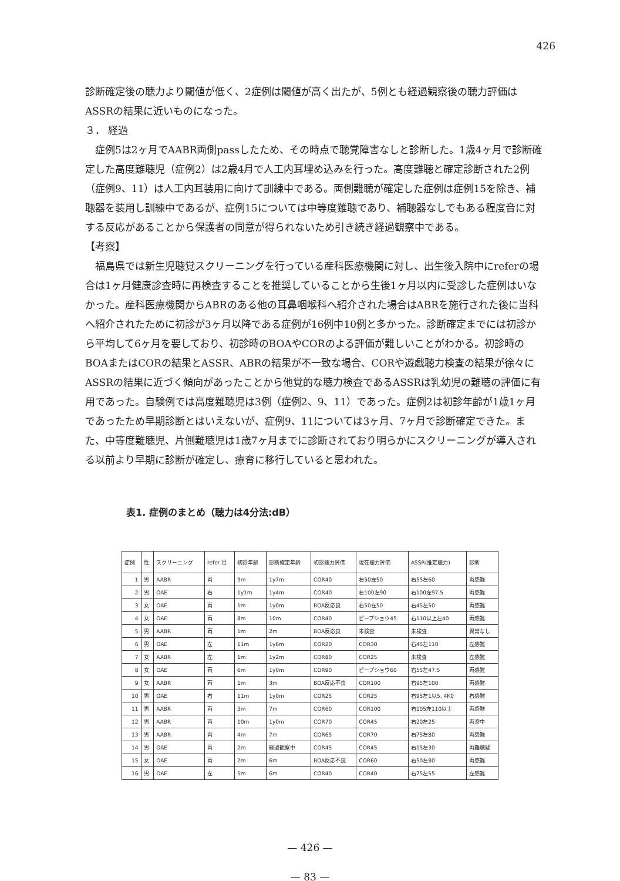426
診断確定後の聴力より閾値が低く、2症例は閾値が高く出たが、5例とも経過観察後の聴力評価はASSRの結果に近いものになった。
３． 経過
症例5は2ヶ月でAABR両側passしたため、その時点で聴覚障害なしと診断した。1歳4ヶ月で診断確定した高度難聴児（症例2）は2歳4月で人工内耳埋め込みを行った。高度難聴と確定診断された2例（症例9、11）は人工内耳装用に向けて訓練中である。両側難聴が確定した症例は症例15を除き、補聴器を装用し訓練中であるが、症例15については中等度難聴であり、補聴器なしでもある程度音に対する反応があることから保護者の同意が得られないため引き続き経過観察中である。
【考察】
福島県では新生児聴覚スクリーニングを行っている産科医療機関に対し、出生後入院中にreferの場合は1ヶ月健康診査時に再検査することを推奨していることから生後1ヶ月以内に受診した症例はいなかった。産科医療機関からABRのある他の耳鼻咽喉科へ紹介された場合はABRを施行された後に当科へ紹介されたために初診が3ヶ月以降である症例が16例中10例と多かった。診断確定までには初診から平均して6ヶ月を要しており、初診時のBOAやCORのよる評価が難しいことがわかる。初診時のBOAまたはCORの結果とASSR、ABRの結果が不一致な場合、CORや遊戯聴力検査の結果が徐々にASSRの結果に近づく傾向があったことから他覚的な聴力検査であるASSRは乳幼児の難聴の評価に有用であった。自験例では高度難聴児は3例（症例2、9、11）であった。症例2は初診年齢が1歳1ヶ月であったため早期診断とはいえないが、症例9、11については3ヶ月、7ヶ月で診断確定できた。また、中等度難聴児、片側難聴児は1歳7ヶ月までに診断されており明らかにスクリーニングが導入される以前より早期に診断が確定し、療育に移行していると思われた。
表1. 症例のまとめ（聴力は4分法:dB）
| 症例 | 性 | スクリーニング | refer 耳 | 初診年齢 | 診断確定年齢 | 初診聴力評価 | 現在聴力評価 | ASSR(推定聴力) | 診断 |
| --- | --- | --- | --- | --- | --- | --- | --- | --- | --- |
| 1 | 男 | AABR | 両 | 9m | 1y7m | COR40 | 右50左50 | 右55左60 | 両感難 |
| 2 | 男 | OAE | 右 | 1y1m | 1y4m | COR40 | 右100左90 | 右100左97.5 | 両感難 |
| 3 | 女 | OAE | 両 | 1m | 1y0m | BOA反応良 | 右50左50 | 右45左50 | 両感難 |
| 4 | 女 | OAE | 両 | 8m | 10m | COR40 | ピープショウ45 | 右110以上左40 | 両感難 |
| 5 | 男 | AABR | 両 | 1m | 2m | BOA反応良 | 未検査 | 未検査 | 異常なし |
| 6 | 男 | OAE | 左 | 11m | 1y6m | COR20 | COR30 | 右45左110 | 左感難 |
| 7 | 女 | AABR | 左 | 1m | 1y2m | COR80 | COR25 | 未検査 | 左感難 |
| 8 | 女 | OAE | 両 | 6m | 1y0m | COR90 | ピープショウ60 | 右55左47.5 | 両感難 |
| 9 | 女 | AABR | 両 | 1m | 3m | BOA反応不良 | COR100 | 右95左100 | 両感難 |
| 10 | 男 | OAE | 右 | 11m | 1y0m | COR25 | COR25 | 右95左1以5, 4K0 | 右感難 |
| 11 | 男 | AABR | 両 | 3m | 7m | COR60 | COR100 | 右105左110以上 | 両感難 |
| 12 | 男 | AABR | 両 | 10m | 1y0m | COR70 | COR45 | 右20左25 | 両滲中 |
| 13 | 男 | AABR | 両 | 4m | 7m | COR65 | COR70 | 右75左80 | 両感難 |
| 14 | 男 | OAE | 両 | 2m | 経過観察中 | COR45 | COR45 | 右15左30 | 両難聴疑 |
| 15 | 女 | OAE | 両 | 2m | 6m | BOA反応不良 | COR60 | 右50左80 | 両感難 |
| 16 | 男 | OAE | 左 | 5m | 6m | COR40 | COR40 | 右75左55 | 左感難 |
— 426 —
— 83 —